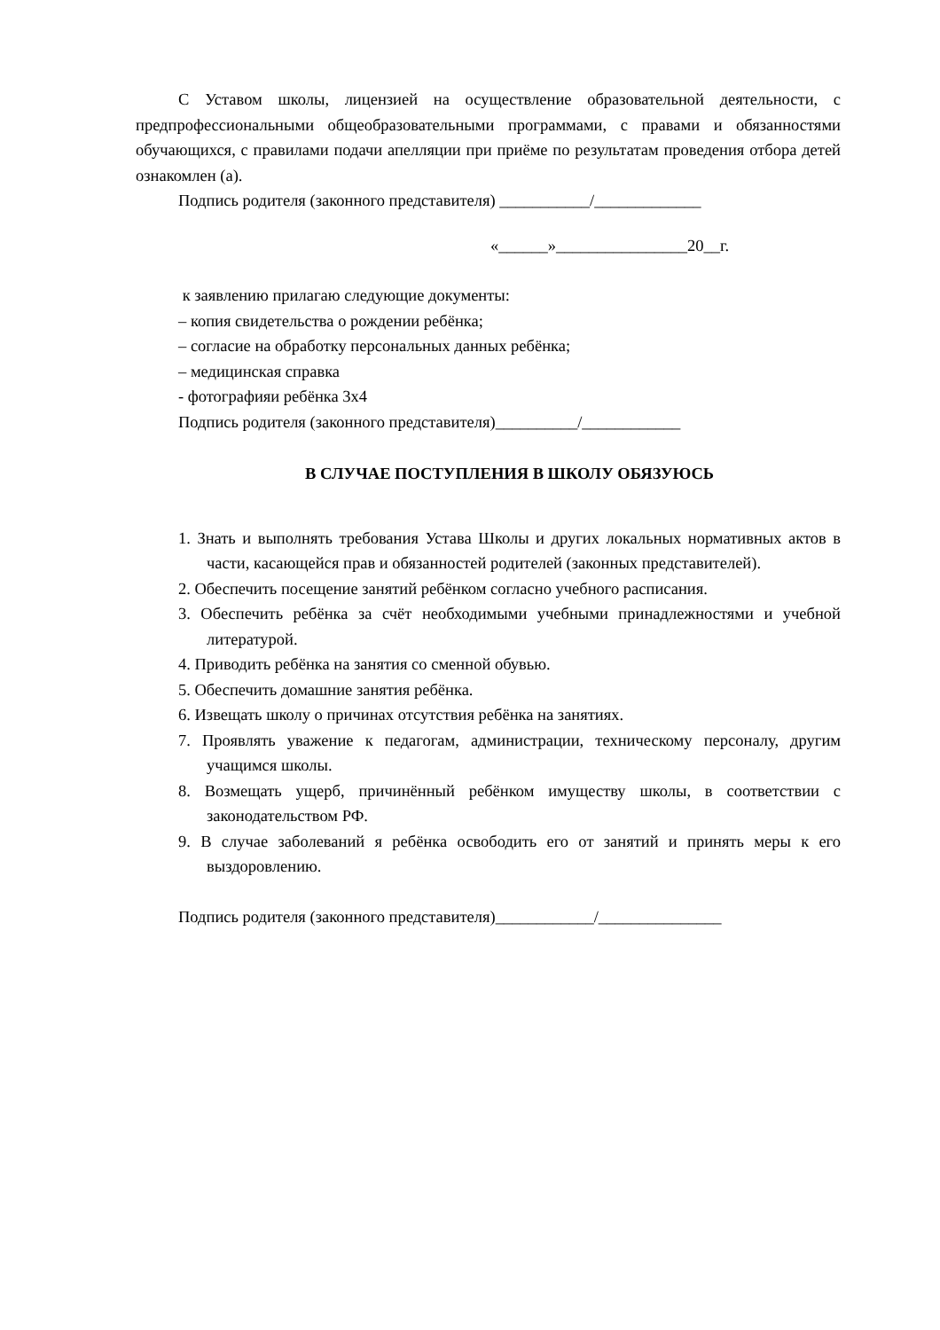С Уставом школы, лицензией на осуществление образовательной деятельности, с предпрофессиональными общеобразовательными программами, с правами и обязанностями обучающихся, с правилами подачи апелляции при приёме по результатам проведения отбора детей ознакомлен (а).
Подпись родителя (законного представителя) ___________/_____________
«______»________________20__г.
к заявлению прилагаю следующие документы:
– копия свидетельства о рождении ребёнка;
– согласие на обработку персональных данных ребёнка;
– медицинская справка
- фотографияи ребёнка 3х4
Подпись родителя (законного представителя)__________/____________
В СЛУЧАЕ ПОСТУПЛЕНИЯ В ШКОЛУ ОБЯЗУЮСЬ
1. Знать и выполнять требования Устава Школы и других локальных нормативных актов в части, касающейся прав и обязанностей родителей (законных представителей).
2. Обеспечить посещение занятий ребёнком согласно учебного расписания.
3. Обеспечить ребёнка за счёт необходимыми учебными принадлежностями и учебной литературой.
4. Приводить ребёнка на занятия со сменной обувью.
5. Обеспечить домашние занятия ребёнка.
6. Извещать школу о причинах отсутствия ребёнка на занятиях.
7. Проявлять уважение к педагогам, администрации, техническому персоналу, другим учащимся школы.
8. Возмещать ущерб, причинённый ребёнком имуществу школы, в соответствии с законодательством РФ.
9. В случае заболеваний я ребёнка освободить его от занятий и принять меры к его выздоровлению.
Подпись родителя (законного представителя)____________/_______________